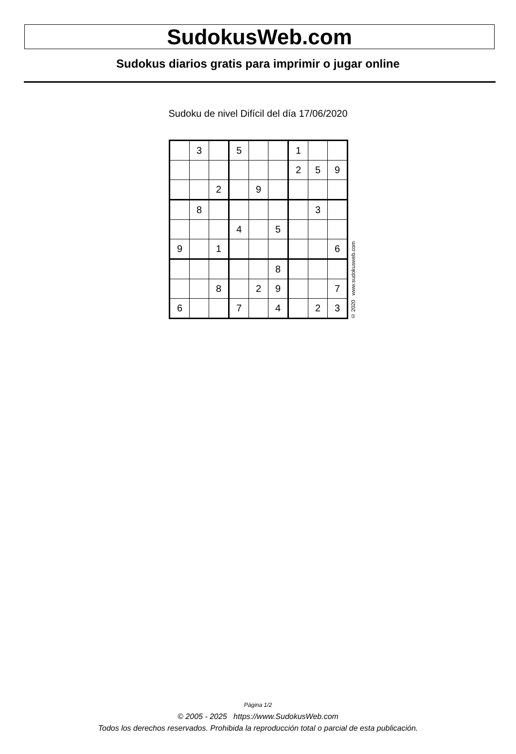SudokusWeb.com
Sudokus diarios gratis para imprimir o jugar online
Sudoku de nivel Difícil del día 17/06/2020
| | 3 | | 5 | | | 1 | | |
| | | | | | | 2 | 5 | 9 |
| | | 2 | | 9 | | | | |
| | 8 | | | | | | 3 | |
| | | | 4 | | 5 | | | |
| 9 | | 1 | | | | | | 6 |
| | | | | | 8 | | | |
| | | 8 | | 2 | 9 | | | 7 |
| 6 | | | 7 | | 4 | | 2 | 3 |
© 2020 www.sudokusweb.com
Página 1/2
© 2005 - 2025 https://www.SudokusWeb.com
Todos los derechos reservados. Prohibida la reproducción total o parcial de esta publicación.